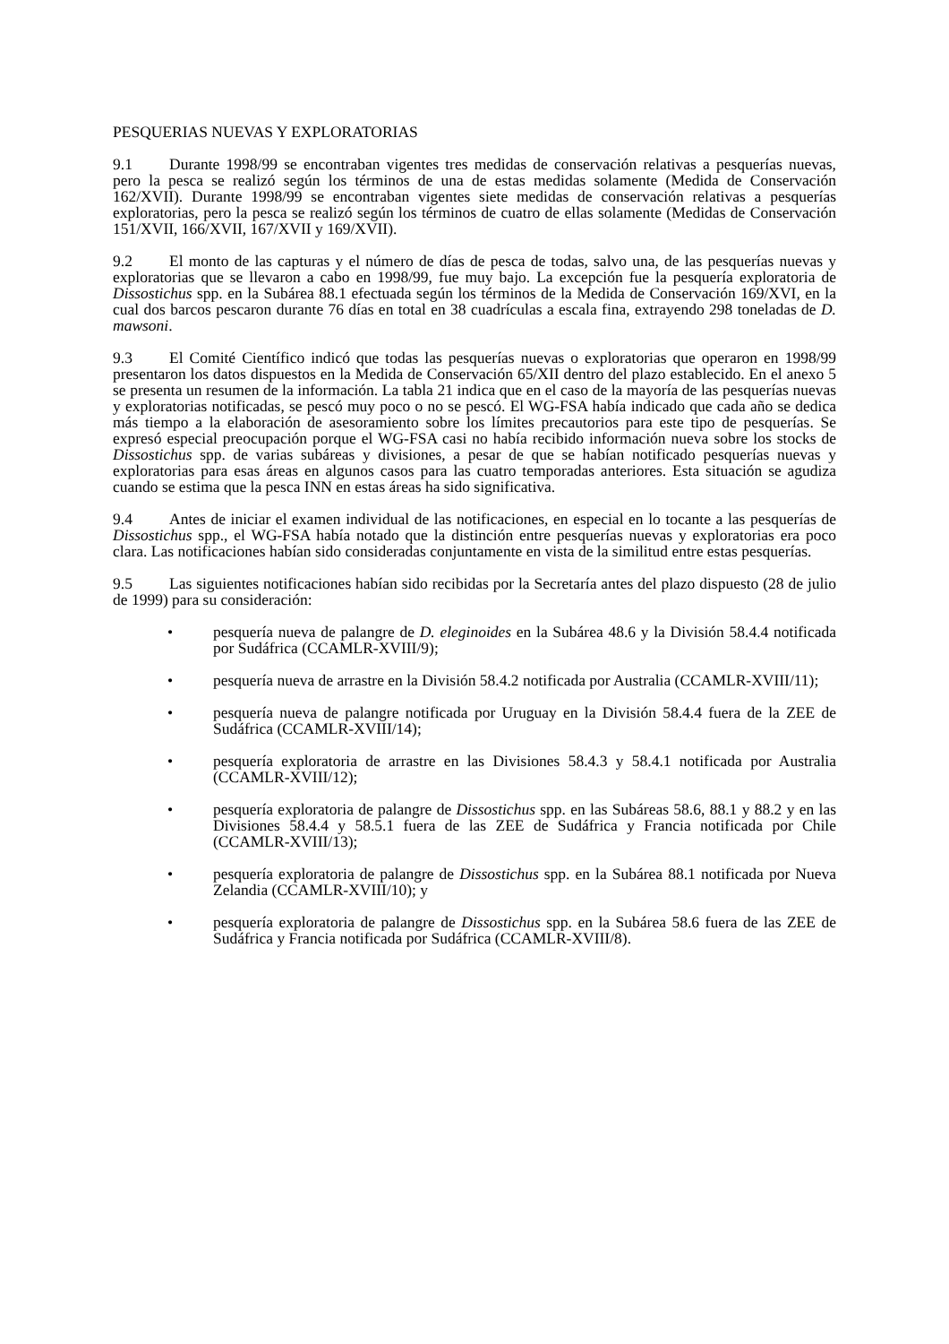PESQUERIAS NUEVAS Y EXPLORATORIAS
9.1 Durante 1998/99 se encontraban vigentes tres medidas de conservación relativas a pesquerías nuevas, pero la pesca se realizó según los términos de una de estas medidas solamente (Medida de Conservación 162/XVII). Durante 1998/99 se encontraban vigentes siete medidas de conservación relativas a pesquerías exploratorias, pero la pesca se realizó según los términos de cuatro de ellas solamente (Medidas de Conservación 151/XVII, 166/XVII, 167/XVII y 169/XVII).
9.2 El monto de las capturas y el número de días de pesca de todas, salvo una, de las pesquerías nuevas y exploratorias que se llevaron a cabo en 1998/99, fue muy bajo. La excepción fue la pesquería exploratoria de Dissostichus spp. en la Subárea 88.1 efectuada según los términos de la Medida de Conservación 169/XVI, en la cual dos barcos pescaron durante 76 días en total en 38 cuadrículas a escala fina, extrayendo 298 toneladas de D. mawsoni.
9.3 El Comité Científico indicó que todas las pesquerías nuevas o exploratorias que operaron en 1998/99 presentaron los datos dispuestos en la Medida de Conservación 65/XII dentro del plazo establecido. En el anexo 5 se presenta un resumen de la información. La tabla 21 indica que en el caso de la mayoría de las pesquerías nuevas y exploratorias notificadas, se pescó muy poco o no se pescó. El WG-FSA había indicado que cada año se dedica más tiempo a la elaboración de asesoramiento sobre los límites precautorios para este tipo de pesquerías. Se expresó especial preocupación porque el WG-FSA casi no había recibido información nueva sobre los stocks de Dissostichus spp. de varias subáreas y divisiones, a pesar de que se habían notificado pesquerías nuevas y exploratorias para esas áreas en algunos casos para las cuatro temporadas anteriores. Esta situación se agudiza cuando se estima que la pesca INN en estas áreas ha sido significativa.
9.4 Antes de iniciar el examen individual de las notificaciones, en especial en lo tocante a las pesquerías de Dissostichus spp., el WG-FSA había notado que la distinción entre pesquerías nuevas y exploratorias era poco clara. Las notificaciones habían sido consideradas conjuntamente en vista de la similitud entre estas pesquerías.
9.5 Las siguientes notificaciones habían sido recibidas por la Secretaría antes del plazo dispuesto (28 de julio de 1999) para su consideración:
• pesquería nueva de palangre de D. eleginoides en la Subárea 48.6 y la División 58.4.4 notificada por Sudáfrica (CCAMLR-XVIII/9);
• pesquería nueva de arrastre en la División 58.4.2 notificada por Australia (CCAMLR-XVIII/11);
• pesquería nueva de palangre notificada por Uruguay en la División 58.4.4 fuera de la ZEE de Sudáfrica (CCAMLR-XVIII/14);
• pesquería exploratoria de arrastre en las Divisiones 58.4.3 y 58.4.1 notificada por Australia (CCAMLR-XVIII/12);
• pesquería exploratoria de palangre de Dissostichus spp. en las Subáreas 58.6, 88.1 y 88.2 y en las Divisiones 58.4.4 y 58.5.1 fuera de las ZEE de Sudáfrica y Francia notificada por Chile (CCAMLR-XVIII/13);
• pesquería exploratoria de palangre de Dissostichus spp. en la Subárea 88.1 notificada por Nueva Zelandia (CCAMLR-XVIII/10); y
• pesquería exploratoria de palangre de Dissostichus spp. en la Subárea 58.6 fuera de las ZEE de Sudáfrica y Francia notificada por Sudáfrica (CCAMLR-XVIII/8).